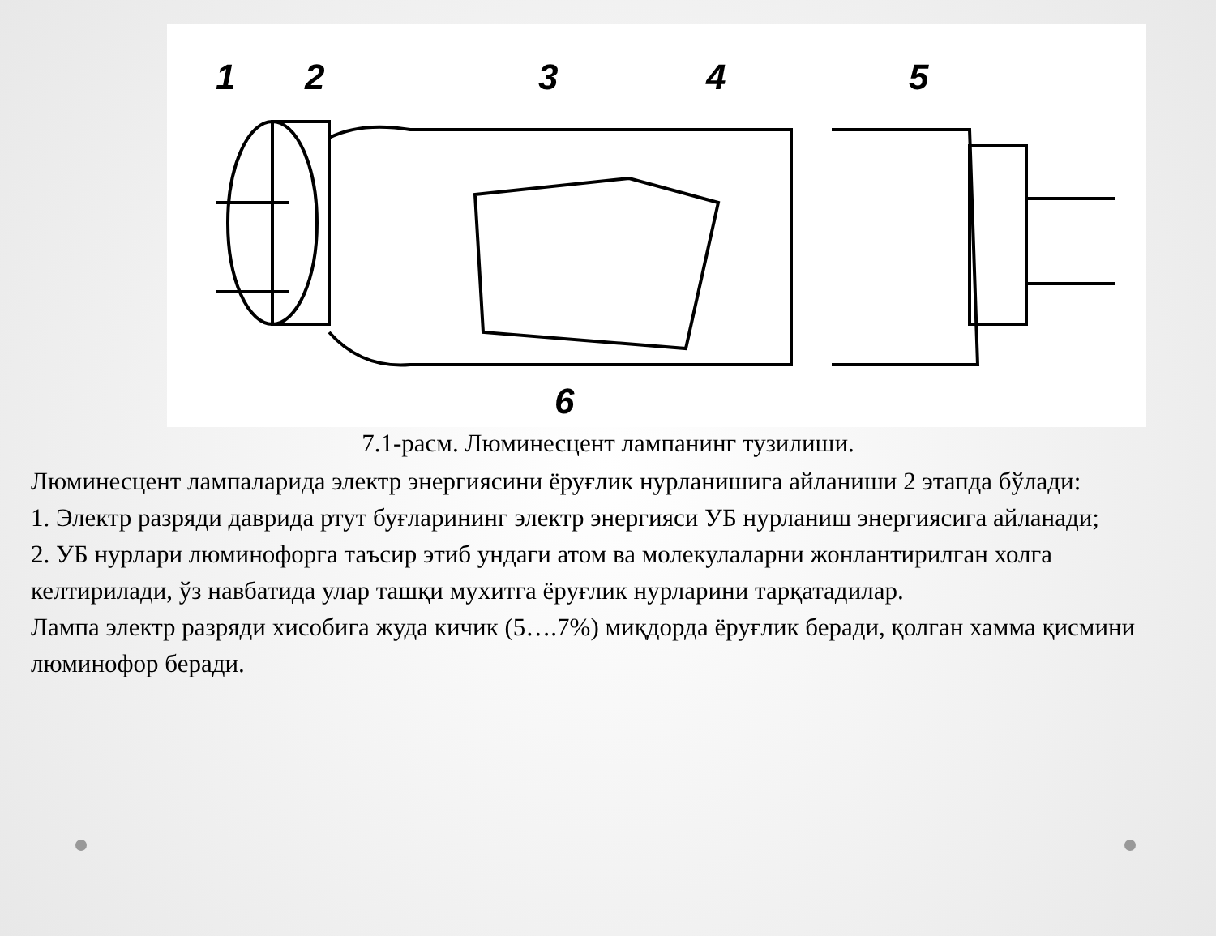1
2
3
4
5
6
7.1-расм. Люминесцент лампанинг тузилиши.
Люминесцент лампаларида электр энергиясини ёруғлик нурланишига айланиши 2 этапда бўлади:
1. Электр разряди даврида ртут буғларининг электр энергияси УБ нурланиш энергиясига айланади;
2. УБ нурлари люминофорга таъсир этиб ундаги атом ва молекулаларни жонлантирилган холга келтирилади, ўз навбатида улар ташқи мухитга ёруғлик нурларини тарқатадилар.
Лампа электр разряди хисобига жуда кичик (5….7%) миқдорда ёруғлик беради, қолган хамма қисмини люминофор беради.